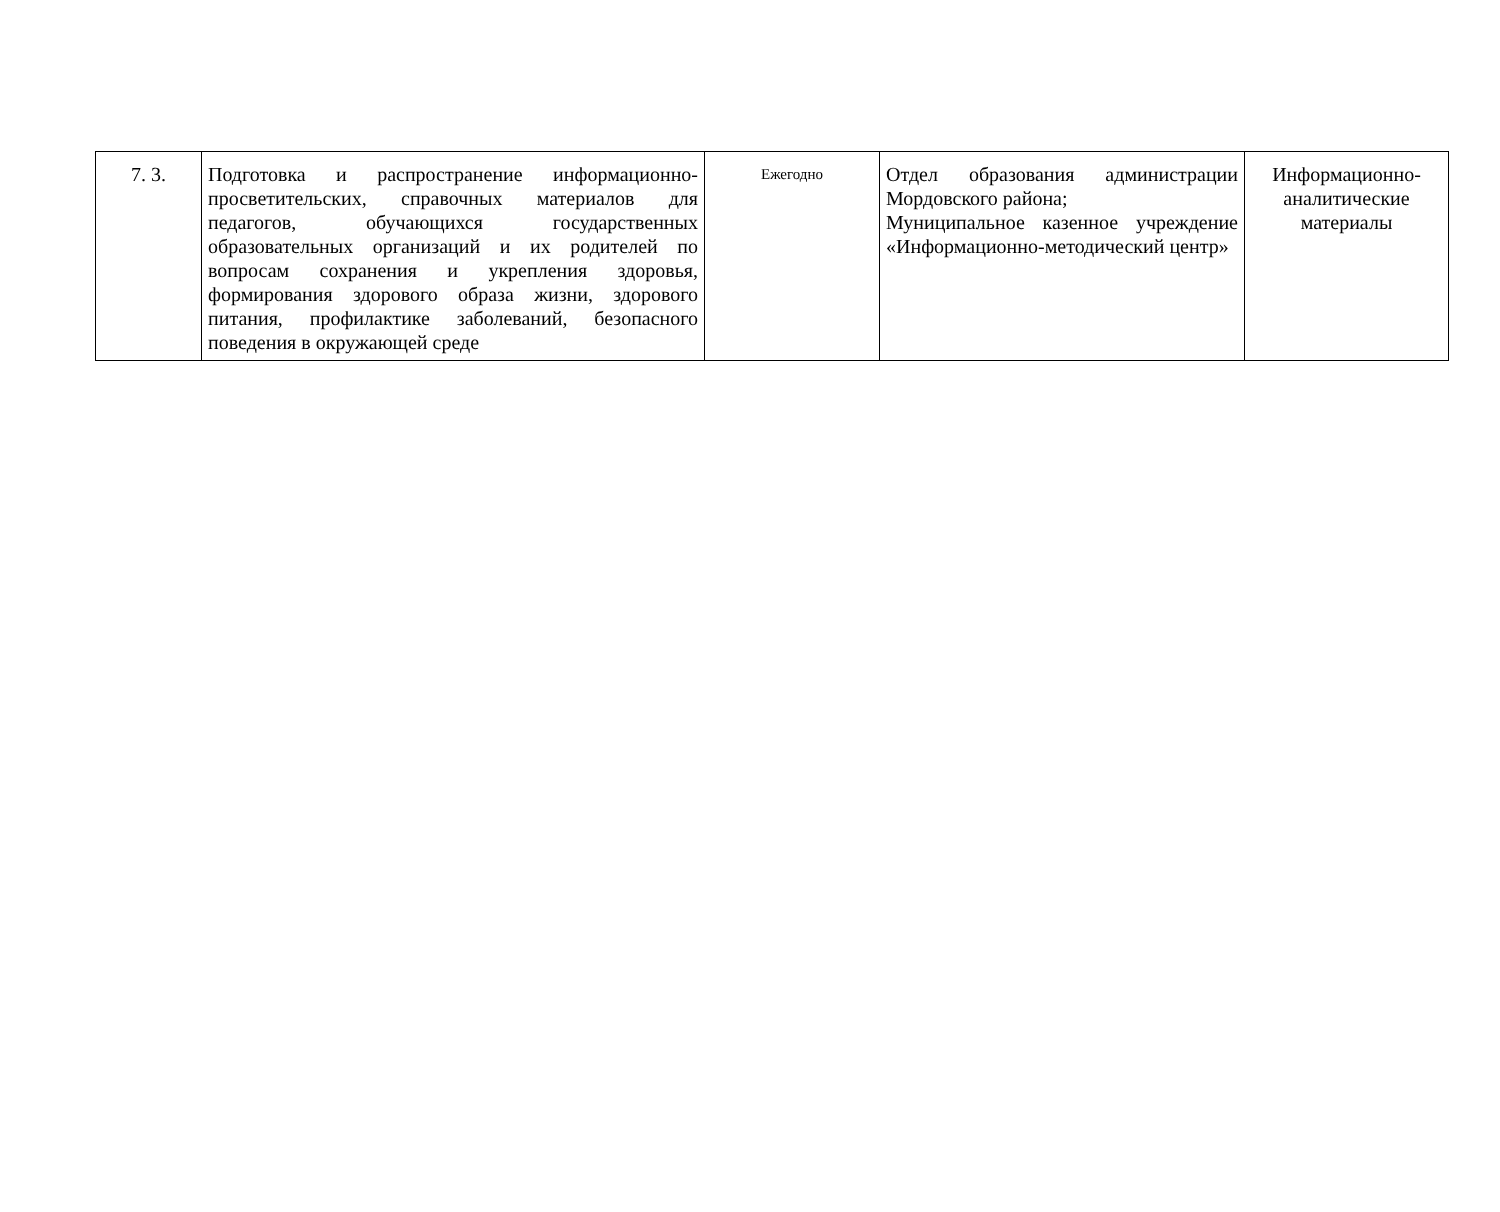| 7. 3. | Подготовка и распространение информационно-просветительских, справочных материалов для педагогов, обучающихся государственных образовательных организаций и их родителей по вопросам сохранения и укрепления здоровья, формирования здорового образа жизни, здорового питания, профилактике заболеваний, безопасного поведения в окружающей среде | Ежегодно | Отдел образования администрации Мордовского района; Муниципальное казенное учреждение «Информационно-методический центр» | Информационно-аналитические материалы |